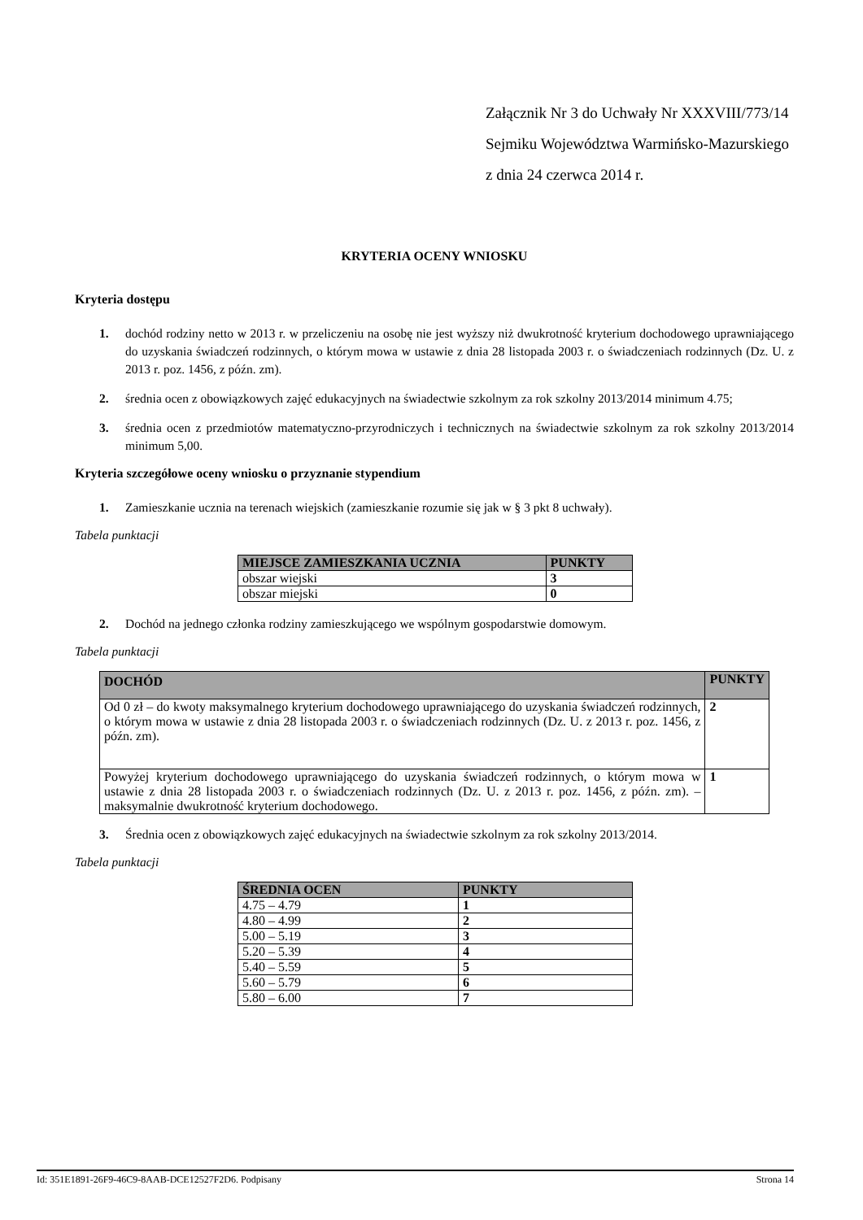Załącznik Nr 3 do Uchwały Nr XXXVIII/773/14
Sejmiku Województwa Warmińsko-Mazurskiego
z dnia 24 czerwca 2014 r.
KRYTERIA OCENY WNIOSKU
Kryteria dostępu
1. dochód rodziny netto w 2013 r. w przeliczeniu na osobę nie jest wyższy niż dwukrotność kryterium dochodowego uprawniającego do uzyskania świadczeń rodzinnych, o którym mowa w ustawie z dnia 28 listopada 2003 r. o świadczeniach rodzinnych (Dz. U. z 2013 r. poz. 1456, z późn. zm).
2. średnia ocen z obowiązkowych zajęć edukacyjnych na świadectwie szkolnym za rok szkolny 2013/2014 minimum 4.75;
3. średnia ocen z przedmiotów matematyczno-przyrodniczych i technicznych na świadectwie szkolnym za rok szkolny 2013/2014 minimum 5,00.
Kryteria szczegółowe oceny wniosku o przyznanie stypendium
1. Zamieszkanie ucznia na terenach wiejskich (zamieszkanie rozumie się jak w § 3 pkt 8 uchwały).
Tabela punktacji
| MIEJSCE ZAMIESZKANIA UCZNIA | PUNKTY |
| --- | --- |
| obszar wiejski | 3 |
| obszar miejski | 0 |
2. Dochód na jednego członka rodziny zamieszkującego we wspólnym gospodarstwie domowym.
Tabela punktacji
| DOCHÓD | PUNKTY |
| --- | --- |
| Od 0 zł – do kwoty maksymalnego kryterium dochodowego uprawniającego do uzyskania świadczeń rodzinnych, o którym mowa w ustawie z dnia 28 listopada 2003 r. o świadczeniach rodzinnych (Dz. U. z 2013 r. poz. 1456, z późn. zm). | 2 |
| Powyżej kryterium dochodowego uprawniającego do uzyskania świadczeń rodzinnych, o którym mowa w ustawie z dnia 28 listopada 2003 r. o świadczeniach rodzinnych (Dz. U. z 2013 r. poz. 1456, z późn. zm). – maksymalnie dwukrotność kryterium dochodowego. | 1 |
3. Średnia ocen z obowiązkowych zajęć edukacyjnych na świadectwie szkolnym za rok szkolny 2013/2014.
Tabela punktacji
| ŚREDNIA OCEN | PUNKTY |
| --- | --- |
| 4.75 – 4.79 | 1 |
| 4.80 – 4.99 | 2 |
| 5.00 – 5.19 | 3 |
| 5.20 – 5.39 | 4 |
| 5.40 – 5.59 | 5 |
| 5.60 – 5.79 | 6 |
| 5.80 – 6.00 | 7 |
Id: 351E1891-26F9-46C9-8AAB-DCE12527F2D6. Podpisany Strona 14